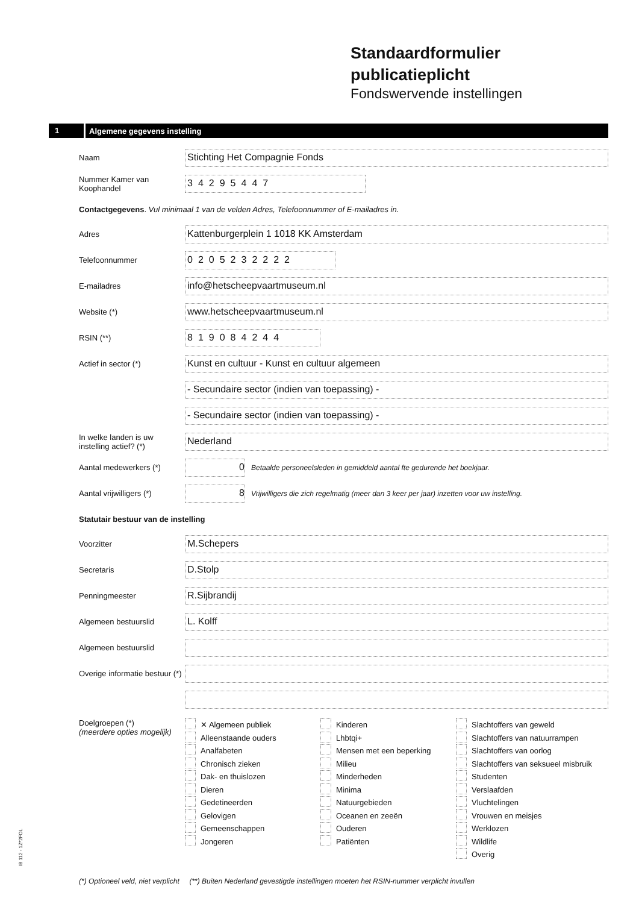Standaardformulier
publicatieplicht
Fondswervende instellingen
1 Algemene gegevens instelling
Naam
Stichting Het Compagnie Fonds
Nummer Kamer van Koophandel
34295447
Contactgegevens. Vul minimaal 1 van de velden Adres, Telefoonnummer of E-mailadres in.
Adres
Kattenburgerplein 1 1018 KK Amsterdam
Telefoonnummer
0205232222
E-mailadres
info@hetscheepvaartmuseum.nl
Website (*)
www.hetscheepvaartmuseum.nl
RSIN (**)
819084244
Actief in sector (*)
Kunst en cultuur - Kunst en cultuur algemeen
- Secundaire sector (indien van toepassing) -
- Secundaire sector (indien van toepassing) -
In welke landen is uw instelling actief? (*)
Nederland
Aantal medewerkers (*)
0
Betaalde personeelsleden in gemiddeld aantal fte gedurende het boekjaar.
Aantal vrijwilligers (*)
8
Vrijwilligers die zich regelmatig (meer dan 3 keer per jaar) inzetten voor uw instelling.
Statutair bestuur van de instelling
Voorzitter
M.Schepers
Secretaris
D.Stolp
Penningmeester
R.Sijbrandij
Algemeen bestuurslid
L. Kolff
Algemeen bestuurslid
Overige informatie bestuur (*)
Doelgroepen (*)
(meerdere opties mogelijk)
✕ Algemeen publiek
Alleenstaande ouders
Analfabeten
Chronisch zieken
Dak- en thuislozen
Dieren
Gedetineerden
Gelovigen
Gemeenschappen
Jongeren
Kinderen
Lhbtqi+
Mensen met een beperking
Milieu
Minderheden
Minima
Natuurgebieden
Oceanen en zeeën
Ouderen
Patiënten
Slachtoffers van geweld
Slachtoffers van natuurrampen
Slachtoffers van oorlog
Slachtoffers van seksueel misbruik
Studenten
Verslaafden
Vluchtelingen
Vrouwen en meisjes
Werklozen
Wildlife
Overig
IB 112 - 1Z*2FOL
(*) Optioneel veld, niet verplicht (**) Buiten Nederland gevestigde instellingen moeten het RSIN-nummer verplicht invullen